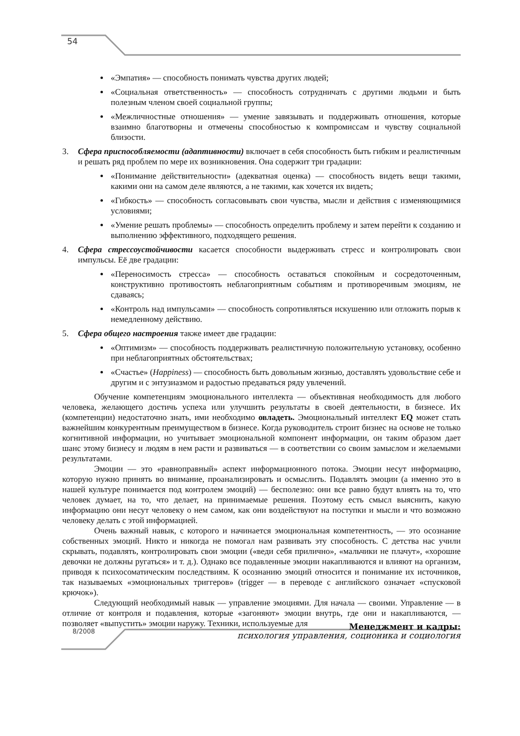54
«Эмпатия» — способность понимать чувства других людей;
«Социальная ответственность» — способность сотрудничать с другими людьми и быть полезным членом своей социальной группы;
«Межличностные отношения» — умение завязывать и поддерживать отношения, которые взаимно благотворны и отмечены способностью к компромиссам и чувству социальной близости.
3. Сфера приспособляемости (адаптивности) включает в себя способность быть гибким и реалистичным и решать ряд проблем по мере их возникновения. Она содержит три градации:
«Понимание действительности» (адекватная оценка) — способность видеть вещи такими, какими они на самом деле являются, а не такими, как хочется их видеть;
«Гибкость» — способность согласовывать свои чувства, мысли и действия с изменяющимися условиями;
«Умение решать проблемы» — способность определить проблему и затем перейти к созданию и выполнению эффективного, подходящего решения.
4. Сфера стрессоустойчивости касается способности выдерживать стресс и контролировать свои импульсы. Её две градации:
«Переносимость стресса» — способность оставаться спокойным и сосредоточенным, конструктивно противостоять неблагоприятным событиям и противоречивым эмоциям, не сдаваясь;
«Контроль над импульсами» — способность сопротивляться искушению или отложить порыв к немедленному действию.
5. Сфера общего настроения также имеет две градации:
«Оптимизм» — способность поддерживать реалистичную положительную установку, особенно при неблагоприятных обстоятельствах;
«Счастье» (Happiness) — способность быть довольным жизнью, доставлять удовольствие себе и другим и с энтузиазмом и радостью предаваться ряду увлечений.
Обучение компетенциям эмоционального интеллекта — объективная необходимость для любого человека, желающего достичь успеха или улучшить результаты в своей деятельности, в бизнесе. Их (компетенции) недостаточно знать, ими необходимо овладеть. Эмоциональный интеллект EQ может стать важнейшим конкурентным преимуществом в бизнесе. Когда руководитель строит бизнес на основе не только когнитивной информации, но учитывает эмоциональной компонент информации, он таким образом дает шанс этому бизнесу и людям в нем расти и развиваться — в соответствии со своим замыслом и желаемыми результатами.
Эмоции — это «равноправный» аспект информационного потока. Эмоции несут информацию, которую нужно принять во внимание, проанализировать и осмыслить. Подавлять эмоции (а именно это в нашей культуре понимается под контролем эмоций) — бесполезно: они все равно будут влиять на то, что человек думает, на то, что делает, на принимаемые решения. Поэтому есть смысл выяснить, какую информацию они несут человеку о нем самом, как они воздействуют на поступки и мысли и что возможно человеку делать с этой информацией.
Очень важный навык, с которого и начинается эмоциональная компетентность, — это осознание собственных эмоций. Никто и никогда не помогал нам развивать эту способность. С детства нас учили скрывать, подавлять, контролировать свои эмоции («веди себя прилично», «мальчики не плачут», «хорошие девочки не должны ругаться» и т. д.). Однако все подавленные эмоции накапливаются и влияют на организм, приводя к психосоматическим последствиям. К осознанию эмоций относится и понимание их источников, так называемых «эмоциональных триггеров» (trigger — в переводе с английского означает «спусковой крючок»).
Следующий необходимый навык — управление эмоциями. Для начала — своими. Управление — в отличие от контроля и подавления, которые «загоняют» эмоции внутрь, где они и накапливаются, — позволяет «выпустить» эмоции наружу. Техники, используемые для
8/2008
Менеджмент и кадры:
психология управления, соционика и социология